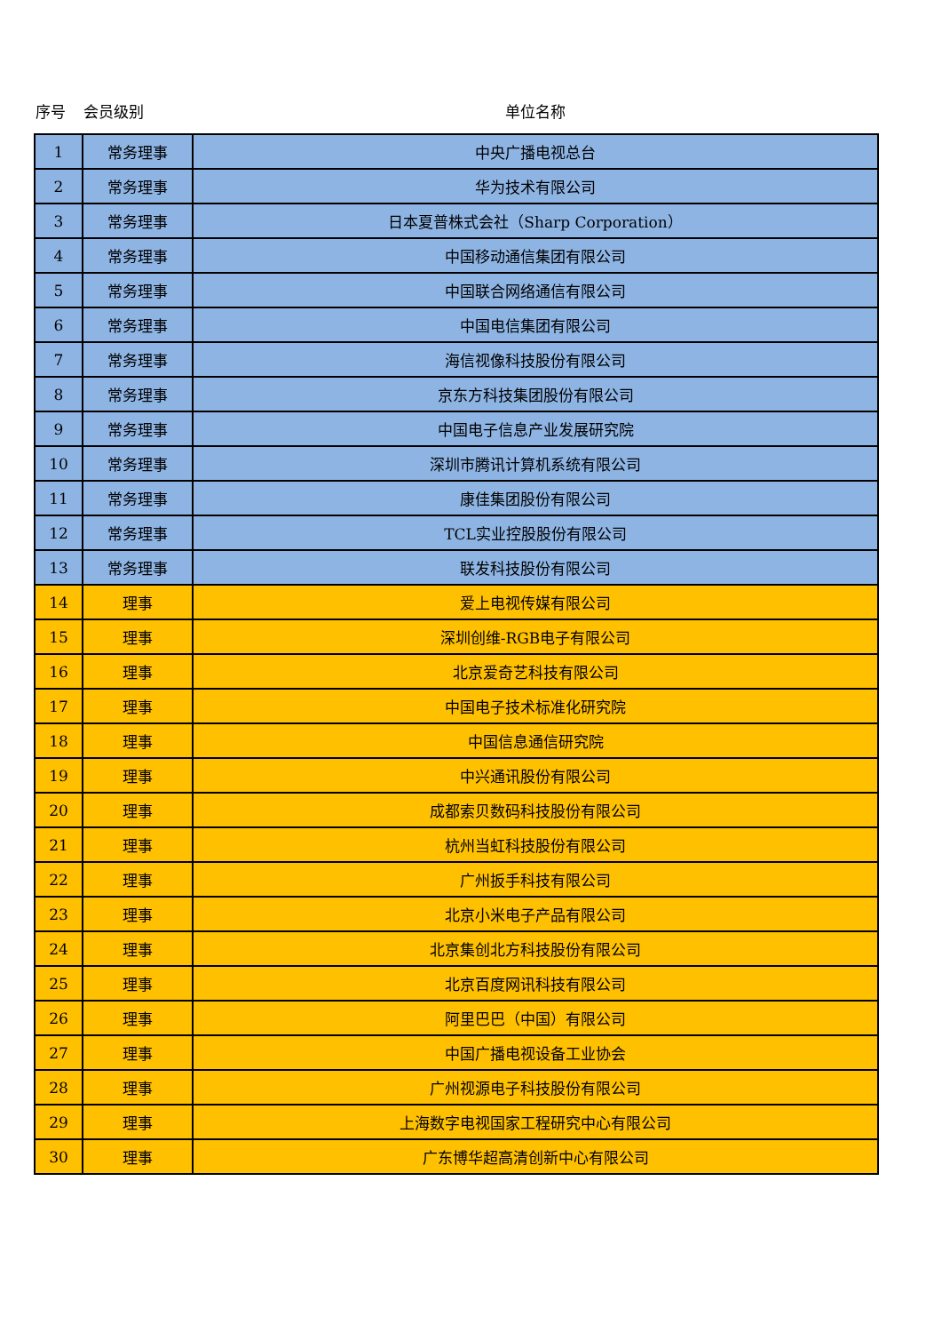| 序号 | 会员级别 | 单位名称 |
| --- | --- | --- |
| 1 | 常务理事 | 中央广播电视总台 |
| 2 | 常务理事 | 华为技术有限公司 |
| 3 | 常务理事 | 日本夏普株式会社（Sharp Corporation） |
| 4 | 常务理事 | 中国移动通信集团有限公司 |
| 5 | 常务理事 | 中国联合网络通信有限公司 |
| 6 | 常务理事 | 中国电信集团有限公司 |
| 7 | 常务理事 | 海信视像科技股份有限公司 |
| 8 | 常务理事 | 京东方科技集团股份有限公司 |
| 9 | 常务理事 | 中国电子信息产业发展研究院 |
| 10 | 常务理事 | 深圳市腾讯计算机系统有限公司 |
| 11 | 常务理事 | 康佳集团股份有限公司 |
| 12 | 常务理事 | TCL实业控股股份有限公司 |
| 13 | 常务理事 | 联发科技股份有限公司 |
| 14 | 理事 | 爱上电视传媒有限公司 |
| 15 | 理事 | 深圳创维-RGB电子有限公司 |
| 16 | 理事 | 北京爱奇艺科技有限公司 |
| 17 | 理事 | 中国电子技术标准化研究院 |
| 18 | 理事 | 中国信息通信研究院 |
| 19 | 理事 | 中兴通讯股份有限公司 |
| 20 | 理事 | 成都索贝数码科技股份有限公司 |
| 21 | 理事 | 杭州当虹科技股份有限公司 |
| 22 | 理事 | 广州扳手科技有限公司 |
| 23 | 理事 | 北京小米电子产品有限公司 |
| 24 | 理事 | 北京集创北方科技股份有限公司 |
| 25 | 理事 | 北京百度网讯科技有限公司 |
| 26 | 理事 | 阿里巴巴（中国）有限公司 |
| 27 | 理事 | 中国广播电视设备工业协会 |
| 28 | 理事 | 广州视源电子科技股份有限公司 |
| 29 | 理事 | 上海数字电视国家工程研究中心有限公司 |
| 30 | 理事 | 广东博华超高清创新中心有限公司 |